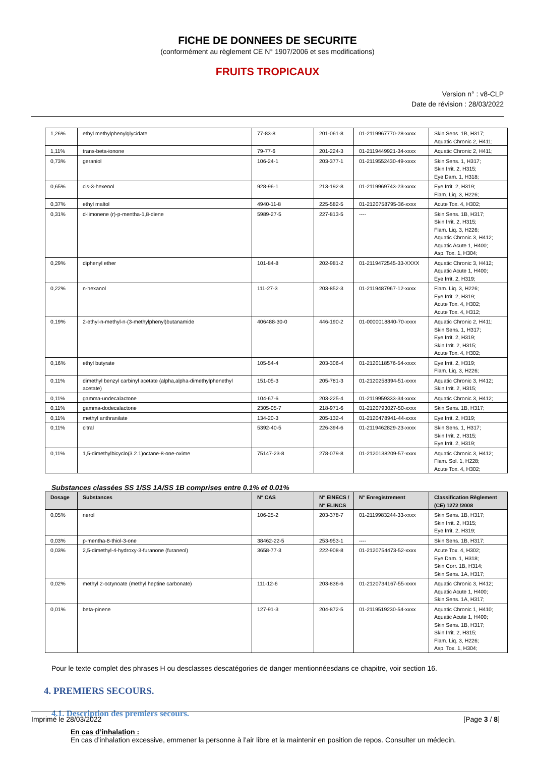FICHE DE DONNEES DE SECURITE
(conformément au règlement CE N° 1907/2006 et ses modifications)
FRUITS TROPICAUX
Version n° : v8-CLP
Date de révision : 28/03/2022
| 1,26% | ethyl methylphenylglycidate | 77-83-8 | 201-061-8 | 01-2119967770-28-xxxx | Skin Sens. 1B, H317; Aquatic Chronic 2, H411; |
| 1,11% | trans-beta-ionone | 79-77-6 | 201-224-3 | 01-2119449921-34-xxxx | Aquatic Chronic 2, H411; |
| 0,73% | geraniol | 106-24-1 | 203-377-1 | 01-2119552430-49-xxxx | Skin Sens. 1, H317; Skin Irrit. 2, H315; Eye Dam. 1, H318; |
| 0,65% | cis-3-hexenol | 928-96-1 | 213-192-8 | 01-2119969743-23-xxxx | Eye Irrit. 2, H319; Flam. Liq. 3, H226; |
| 0,37% | ethyl maltol | 4940-11-8 | 225-582-5 | 01-2120758795-36-xxxx | Acute Tox. 4, H302; |
| 0,31% | d-limonene (r)-p-mentha-1,8-diene | 5989-27-5 | 227-813-5 | ---- | Skin Sens. 1B, H317; Skin Irrit. 2, H315; Flam. Liq. 3, H226; Aquatic Chronic 3, H412; Aquatic Acute 1, H400; Asp. Tox. 1, H304; |
| 0,29% | diphenyl ether | 101-84-8 | 202-981-2 | 01-2119472545-33-XXXX | Aquatic Chronic 3, H412; Aquatic Acute 1, H400; Eye Irrit. 2, H319; |
| 0,22% | n-hexanol | 111-27-3 | 203-852-3 | 01-2119487967-12-xxxx | Flam. Liq. 3, H226; Eye Irrit. 2, H319; Acute Tox. 4, H302; Acute Tox. 4, H312; |
| 0,19% | 2-ethyl-n-methyl-n-(3-methylphenyl)butanamide | 406488-30-0 | 446-190-2 | 01-0000018840-70-xxxx | Aquatic Chronic 2, H411; Skin Sens. 1, H317; Eye Irrit. 2, H319; Skin Irrit. 2, H315; Acute Tox. 4, H302; |
| 0,16% | ethyl butyrate | 105-54-4 | 203-306-4 | 01-2120118576-54-xxxx | Eye Irrit. 2, H319; Flam. Liq. 3, H226; |
| 0,11% | dimethyl benzyl carbinyl acetate (alpha,alpha-dimethylphenethyl acetate) | 151-05-3 | 205-781-3 | 01-2120258394-51-xxxx | Aquatic Chronic 3, H412; Skin Irrit. 2, H315; |
| 0,11% | gamma-undecalactone | 104-67-6 | 203-225-4 | 01-2119959333-34-xxxx | Aquatic Chronic 3, H412; |
| 0,11% | gamma-dodecalactone | 2305-05-7 | 218-971-6 | 01-2120793027-50-xxxx | Skin Sens. 1B, H317; |
| 0,11% | methyl anthranilate | 134-20-3 | 205-132-4 | 01-2120478941-44-xxxx | Eye Irrit. 2, H319; |
| 0,11% | citral | 5392-40-5 | 226-394-6 | 01-2119462829-23-xxxx | Skin Sens. 1, H317; Skin Irrit. 2, H315; Eye Irrit. 2, H319; |
| 0,11% | 1,5-dimethylbicyclo(3.2.1)octane-8-one-oxime | 75147-23-8 | 278-079-8 | 01-2120138209-57-xxxx | Aquatic Chronic 3, H412; Flam. Sol. 1, H228; Acute Tox. 4, H302; |
Substances classées SS 1/SS 1A/SS 1B comprises entre 0.1% et 0.01%
| Dosage | Substances | N° CAS | N° EINECS / N° ELINCS | N° Enregistrement | Classification Règlement (CE) 1272 /2008 |
| --- | --- | --- | --- | --- | --- |
| 0,05% | nerol | 106-25-2 | 203-378-7 | 01-2119983244-33-xxxx | Skin Sens. 1B, H317; Skin Irrit. 2, H315; Eye Irrit. 2, H319; |
| 0,03% | p-mentha-8-thiol-3-one | 38462-22-5 | 253-953-1 | ---- | Skin Sens. 1B, H317; |
| 0,03% | 2,5-dimethyl-4-hydroxy-3-furanone (furaneol) | 3658-77-3 | 222-908-8 | 01-2120754473-52-xxxx | Acute Tox. 4, H302; Eye Dam. 1, H318; Skin Corr. 1B, H314; Skin Sens. 1A, H317; |
| 0,02% | methyl 2-octynoate (methyl heptine carbonate) | 111-12-6 | 203-836-6 | 01-2120734167-55-xxxx | Aquatic Chronic 3, H412; Aquatic Acute 1, H400; Skin Sens. 1A, H317; |
| 0,01% | beta-pinene | 127-91-3 | 204-872-5 | 01-2119519230-54-xxxx | Aquatic Chronic 1, H410; Aquatic Acute 1, H400; Skin Sens. 1B, H317; Skin Irrit. 2, H315; Flam. Liq. 3, H226; Asp. Tox. 1, H304; |
Pour le texte complet des phrases H ou desclasses descatégories de danger mentionnéesdans ce chapitre, voir section 16.
4. PREMIERS SECOURS.
4.1. Description des premiers secours.
En cas d’inhalation :
En cas d’inhalation excessive, emmener la personne à l’air libre et la maintenir en position de repos. Consulter un médecin.
Imprimé le 28/03/2022 [Page 3 / 8]